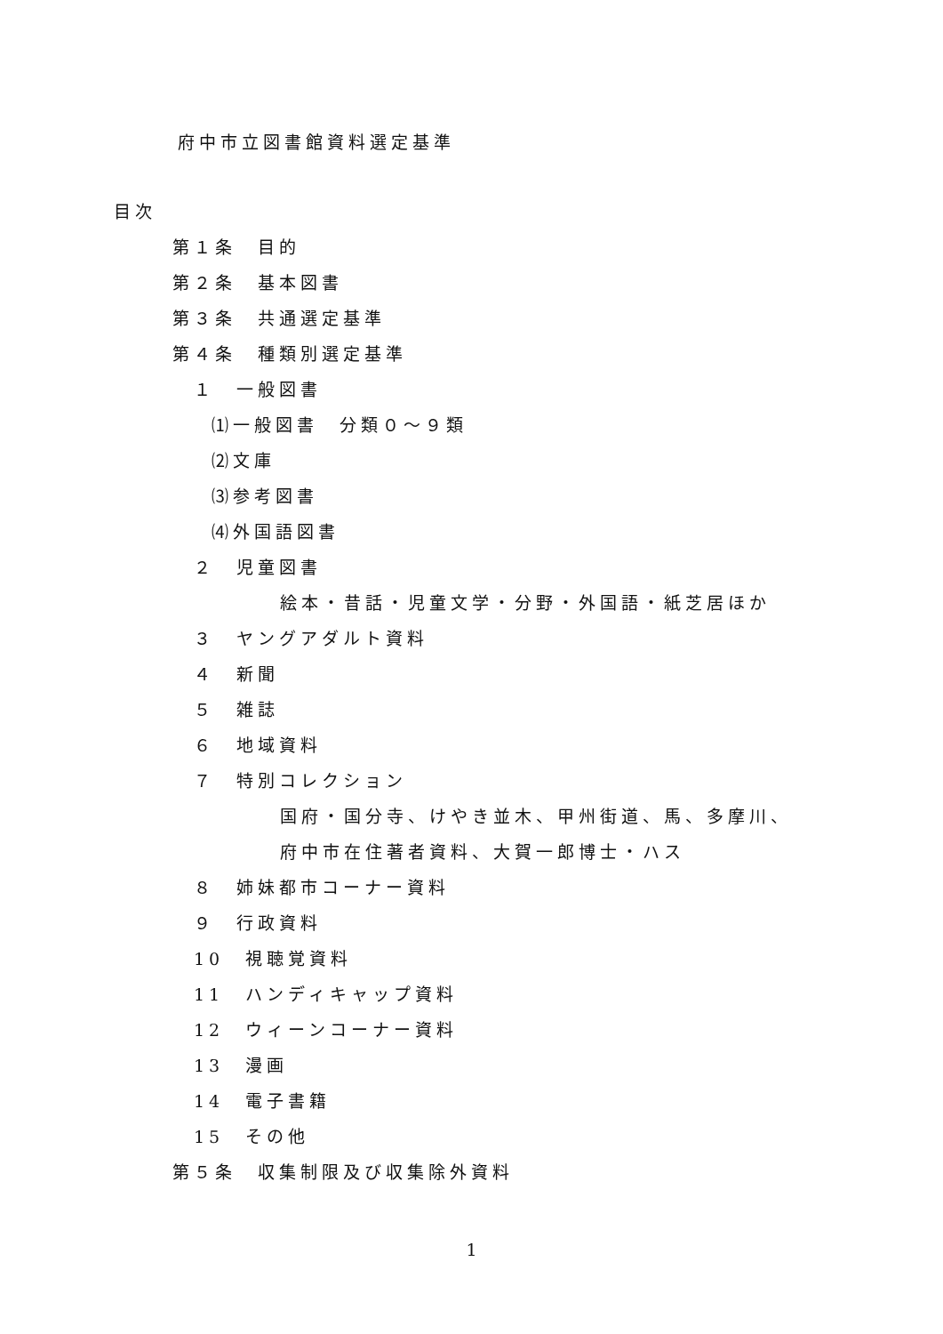府中市立図書館資料選定基準
目次
第１条　目的
第２条　基本図書
第３条　共通選定基準
第４条　種類別選定基準
１　一般図書
⑴一般図書　分類０～９類
⑵文庫
⑶参考図書
⑷外国語図書
２　児童図書
絵本・昔話・児童文学・分野・外国語・紙芝居ほか
３　ヤングアダルト資料
４　新聞
５　雑誌
６　地域資料
７　特別コレクション
国府・国分寺、けやき並木、甲州街道、馬、多摩川、
府中市在住著者資料、大賀一郎博士・ハス
８　姉妹都市コーナー資料
９　行政資料
10　視聴覚資料
11　ハンディキャップ資料
12　ウィーンコーナー資料
13　漫画
14　電子書籍
15　その他
第５条　収集制限及び収集除外資料
1